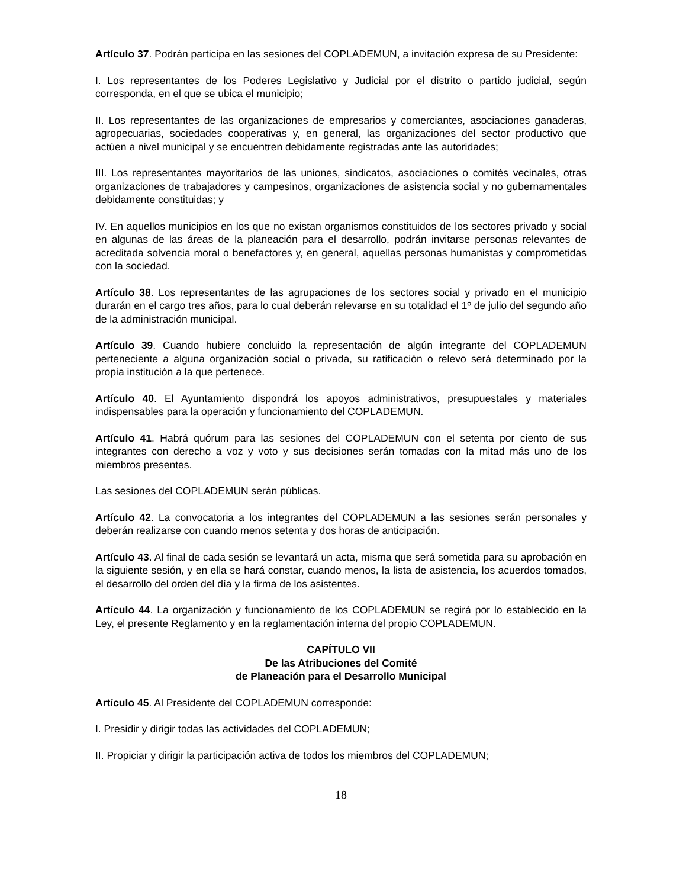Artículo 37. Podrán participa en las sesiones del COPLADEMUN, a invitación expresa de su Presidente:
I. Los representantes de los Poderes Legislativo y Judicial por el distrito o partido judicial, según corresponda, en el que se ubica el municipio;
II. Los representantes de las organizaciones de empresarios y comerciantes, asociaciones ganaderas, agropecuarias, sociedades cooperativas y, en general, las organizaciones del sector productivo que actúen a nivel municipal y se encuentren debidamente registradas ante las autoridades;
III. Los representantes mayoritarios de las uniones, sindicatos, asociaciones o comités vecinales, otras organizaciones de trabajadores y campesinos, organizaciones de asistencia social y no gubernamentales debidamente constituidas; y
IV. En aquellos municipios en los que no existan organismos constituidos de los sectores privado y social en algunas de las áreas de la planeación para el desarrollo, podrán invitarse personas relevantes de acreditada solvencia moral o benefactores y, en general, aquellas personas humanistas y comprometidas con la sociedad.
Artículo 38. Los representantes de las agrupaciones de los sectores social y privado en el municipio durarán en el cargo tres años, para lo cual deberán relevarse en su totalidad el 1º de julio del segundo año de la administración municipal.
Artículo 39. Cuando hubiere concluido la representación de algún integrante del COPLADEMUN perteneciente a alguna organización social o privada, su ratificación o relevo será determinado por la propia institución a la que pertenece.
Artículo 40. El Ayuntamiento dispondrá los apoyos administrativos, presupuestales y materiales indispensables para la operación y funcionamiento del COPLADEMUN.
Artículo 41. Habrá quórum para las sesiones del COPLADEMUN con el setenta por ciento de sus integrantes con derecho a voz y voto y sus decisiones serán tomadas con la mitad más uno de los miembros presentes.
Las sesiones del COPLADEMUN serán públicas.
Artículo 42. La convocatoria a los integrantes del COPLADEMUN a las sesiones serán personales y deberán realizarse con cuando menos setenta y dos horas de anticipación.
Artículo 43. Al final de cada sesión se levantará un acta, misma que será sometida para su aprobación en la siguiente sesión, y en ella se hará constar, cuando menos, la lista de asistencia, los acuerdos tomados, el desarrollo del orden del día y la firma de los asistentes.
Artículo 44. La organización y funcionamiento de los COPLADEMUN se regirá por lo establecido en la Ley, el presente Reglamento y en la reglamentación interna del propio COPLADEMUN.
CAPÍTULO VII
De las Atribuciones del Comité
de Planeación para el Desarrollo Municipal
Artículo 45. Al Presidente del COPLADEMUN corresponde:
I. Presidir y dirigir todas las actividades del COPLADEMUN;
II. Propiciar y dirigir la participación activa de todos los miembros del COPLADEMUN;
18